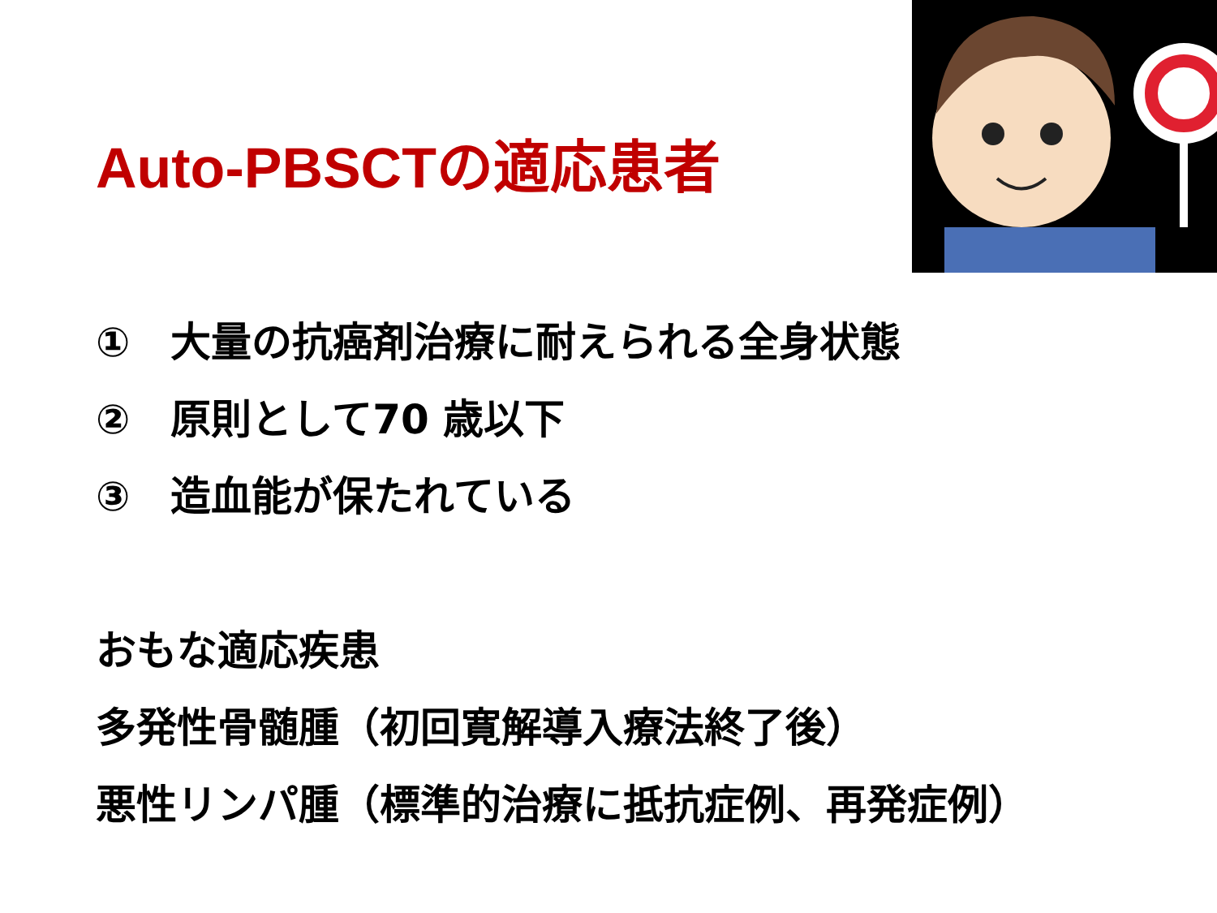Auto-PBSCTの適応患者
①　大量の抗癌剤治療に耐えられる全身状態
②　原則として70 歳以下
③　造血能が保たれている
おもな適応疾患
多発性骨髄腫（初回寛解導入療法終了後）
悪性リンパ腫（標準的治療に抵抗症例、再発症例）